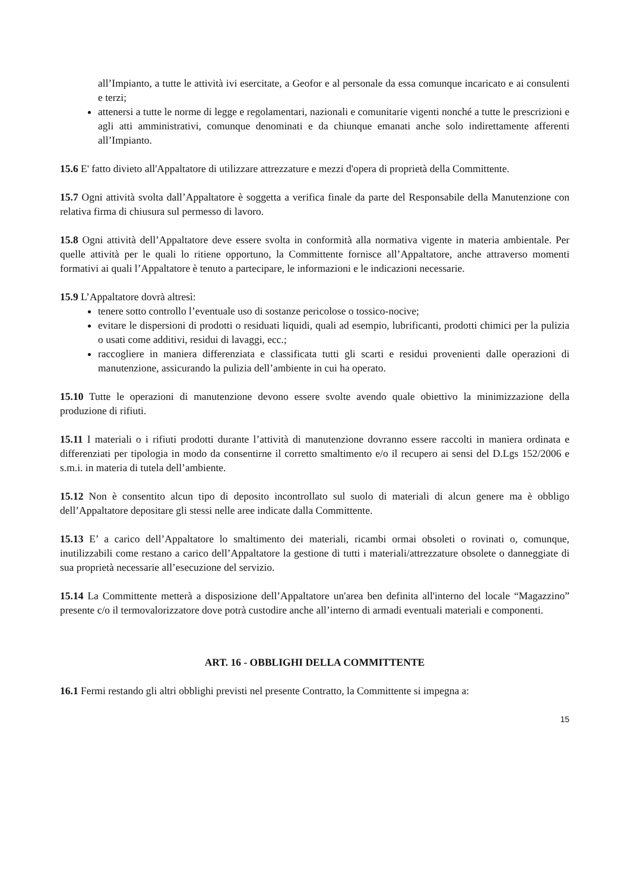all’Impianto, a tutte le attività ivi esercitate, a Geofor e al personale da essa comunque incaricato e ai consulenti e terzi;
attenersi a tutte le norme di legge e regolamentari, nazionali e comunitarie vigenti nonché a tutte le prescrizioni e agli atti amministrativi, comunque denominati e da chiunque emanati anche solo indirettamente afferenti all’Impianto.
15.6 E' fatto divieto all'Appaltatore di utilizzare attrezzature e mezzi d'opera di proprietà della Committente.
15.7 Ogni attività svolta dall’Appaltatore è soggetta a verifica finale da parte del Responsabile della Manutenzione con relativa firma di chiusura sul permesso di lavoro.
15.8 Ogni attività dell’Appaltatore deve essere svolta in conformità alla normativa vigente in materia ambientale. Per quelle attività per le quali lo ritiene opportuno, la Committente fornisce all’Appaltatore, anche attraverso momenti formativi ai quali l’Appaltatore è tenuto a partecipare, le informazioni e le indicazioni necessarie.
15.9 L’Appaltatore dovrà altresì:
tenere sotto controllo l’eventuale uso di sostanze pericolose o tossico-nocive;
evitare le dispersioni di prodotti o residuati liquidi, quali ad esempio, lubrificanti, prodotti chimici per la pulizia o usati come additivi, residui di lavaggi, ecc.;
raccogliere in maniera differenziata e classificata tutti gli scarti e residui provenienti dalle operazioni di manutenzione, assicurando la pulizia dell’ambiente in cui ha operato.
15.10 Tutte le operazioni di manutenzione devono essere svolte avendo quale obiettivo la minimizzazione della produzione di rifiuti.
15.11 I materiali o i rifiuti prodotti durante l’attività di manutenzione dovranno essere raccolti in maniera ordinata e differenziati per tipologia in modo da consentirne il corretto smaltimento e/o il recupero ai sensi del D.Lgs 152/2006 e s.m.i. in materia di tutela dell’ambiente.
15.12 Non è consentito alcun tipo di deposito incontrollato sul suolo di materiali di alcun genere ma è obbligo dell’Appaltatore depositare gli stessi nelle aree indicate dalla Committente.
15.13 E’ a carico dell’Appaltatore lo smaltimento dei materiali, ricambi ormai obsoleti o rovinati o, comunque, inutilizzabili come restano a carico dell’Appaltatore la gestione di tutti i materiali/attrezzature obsolete o danneggiate di sua proprietà necessarie all’esecuzione del servizio.
15.14 La Committente metterà a disposizione dell’Appaltatore un'area ben definita all'interno del locale “Magazzino” presente c/o il termovalorizzatore dove potrà custodire anche all’interno di armadi eventuali materiali e componenti.
ART. 16 - OBBLIGHI DELLA COMMITTENTE
16.1 Fermi restando gli altri obblighi previsti nel presente Contratto, la Committente si impegna a:
15